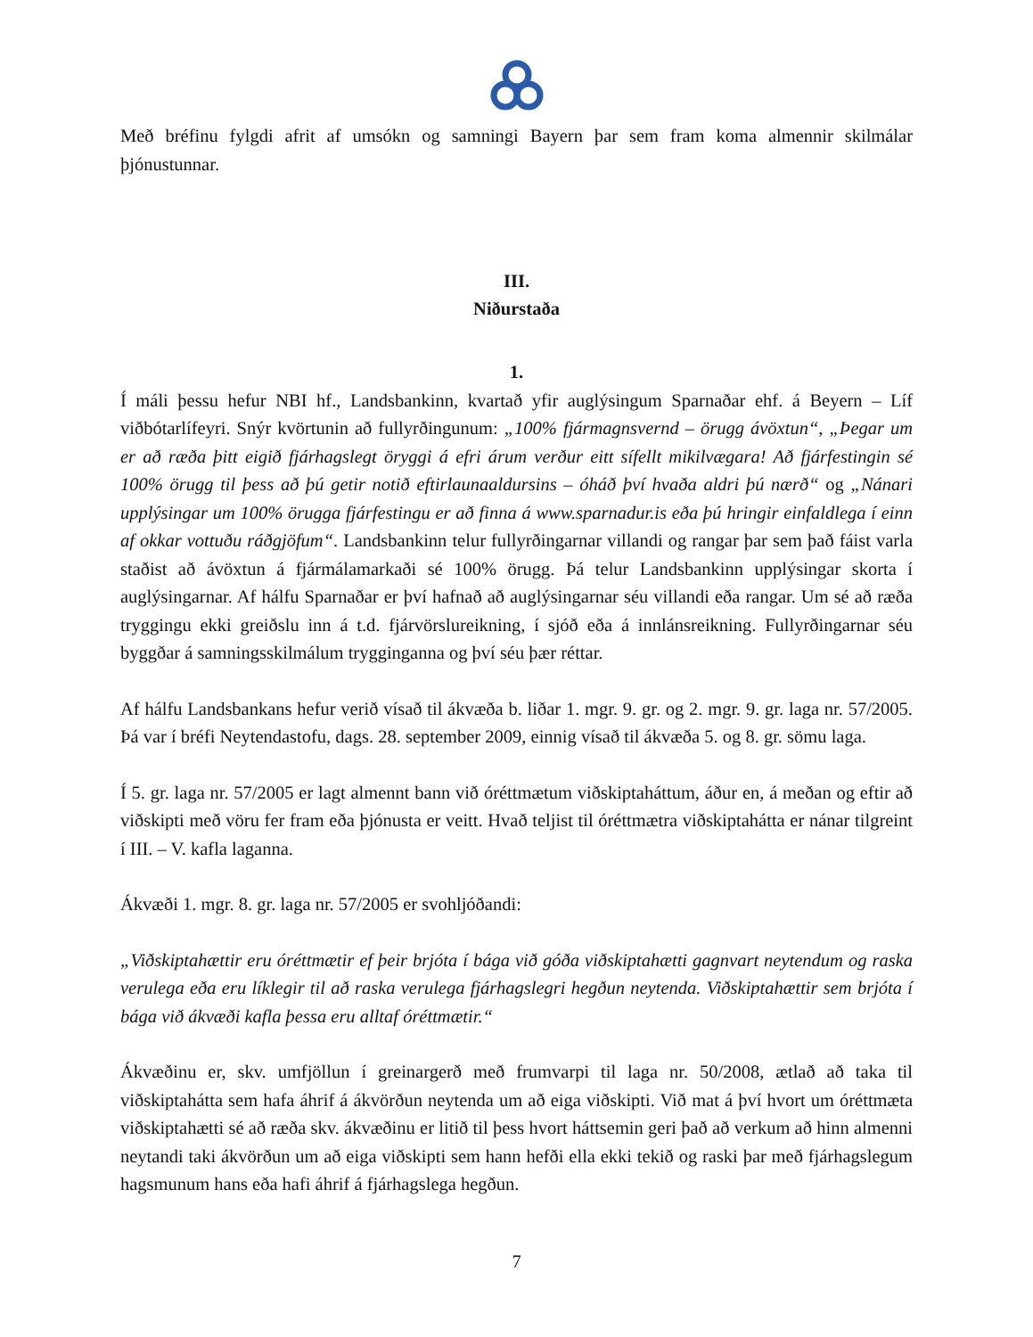Með bréfinu fylgdi afrit af umsókn og samningi Bayern þar sem fram koma almennir skilmálar þjónustunnar.
III.
Niðurstaða
1.
Í máli þessu hefur NBI hf., Landsbankinn, kvartað yfir auglýsingum Sparnaðar ehf. á Beyern – Líf viðbótarlífeyri. Snýr kvörtunin að fullyrðingunum: „100% fjármagnsvernd – örugg ávöxtun“, „Þegar um er að ræða þitt eigið fjárhagslegt öryggi á efri árum verður eitt sífellt mikilvægara! Að fjárfestingin sé 100% örugg til þess að þú getir notið eftirlaunaaldursins – óháð því hvaða aldri þú nærð“ og „Nánari upplýsingar um 100% örugga fjárfestingu er að finna á www.sparnadur.is eða þú hringir einfaldlega í einn af okkar vottuðu ráðgjöfum“. Landsbankinn telur fullyrðingarnar villandi og rangar þar sem það fáist varla staðist að ávöxtun á fjármálamarkaði sé 100% örugg. Þá telur Landsbankinn upplýsingar skorta í auglýsingarnar. Af hálfu Sparnaðar er því hafnað að auglýsingarnar séu villandi eða rangar. Um sé að ræða tryggingu ekki greiðslu inn á t.d. fjárvörslureikning, í sjóð eða á innlánsreikning. Fullyrðingarnar séu byggðar á samningsskilmálum trygginganna og því séu þær réttar.
Af hálfu Landsbankans hefur verið vísað til ákvæða b. liðar 1. mgr. 9. gr. og 2. mgr. 9. gr. laga nr. 57/2005. Þá var í bréfi Neytendastofu, dags. 28. september 2009, einnig vísað til ákvæða 5. og 8. gr. sömu laga.
Í 5. gr. laga nr. 57/2005 er lagt almennt bann við óréttmætum viðskiptaháttum, áður en, á meðan og eftir að viðskipti með vöru fer fram eða þjónusta er veitt. Hvað teljist til óréttmætra viðskiptahátta er nánar tilgreint í III. – V. kafla laganna.
Ákvæði 1. mgr. 8. gr. laga nr. 57/2005 er svohljóðandi:
„Viðskiptahættir eru óréttmætir ef þeir brjóta í bága við góða viðskiptahætti gagnvart neytendum og raska verulega eða eru líklegir til að raska verulega fjárhagslegri hegðun neytenda. Viðskiptahættir sem brjóta í bága við ákvæði kafla þessa eru alltaf óréttmætir.“
Ákvæðinu er, skv. umfjöllun í greinargerð með frumvarpi til laga nr. 50/2008, ætlað að taka til viðskiptahátta sem hafa áhrif á ákvörðun neytenda um að eiga viðskipti. Við mat á því hvort um óréttmæta viðskiptahætti sé að ræða skv. ákvæðinu er litið til þess hvort háttsemin geri það að verkum að hinn almenni neytandi taki ákvörðun um að eiga viðskipti sem hann hefði ella ekki tekið og raski þar með fjárhagslegum hagsmunum hans eða hafi áhrif á fjárhagslega hegðun.
7